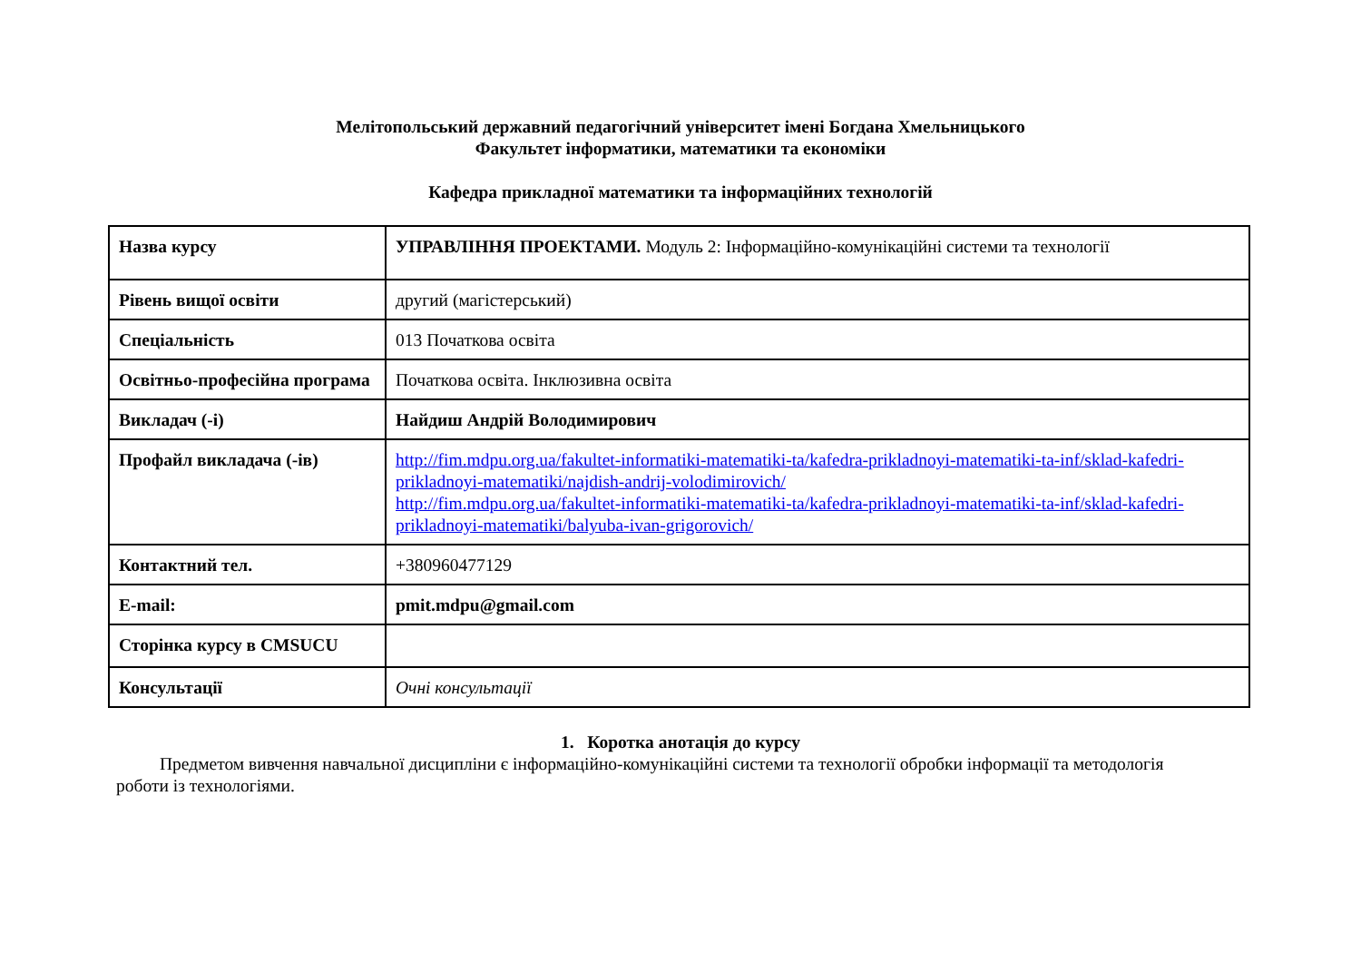Мелітопольський державний педагогічний університет імені Богдана Хмельницького
Факультет інформатики, математики та економіки
Кафедра прикладної математики та інформаційних технологій
| Назва курсу | УПРАВЛІННЯ ПРОЕКТАМИ. Модуль 2: Інформаційно-комунікаційні системи та технології |
| Рівень вищої освіти | другий (магістерський) |
| Спеціальність | 013 Початкова освіта |
| Освітньо-професійна програма | Початкова освіта. Інклюзивна освіта |
| Викладач (-і) | Найдиш Андрій Володимирович |
| Профайл викладача (-ів) | http://fim.mdpu.org.ua/fakultet-informatiki-matematiki-ta/kafedra-prikladnoyi-matematiki-ta-inf/sklad-kafedri-prikladnoyi-matematiki/najdish-andrij-volodimirovich/ http://fim.mdpu.org.ua/fakultet-informatiki-matematiki-ta/kafedra-prikladnoyi-matematiki-ta-inf/sklad-kafedri-prikladnoyi-matematiki/balyuba-ivan-grigorovich/ |
| Контактний тел. | +380960477129 |
| E-mail: | pmit.mdpu@gmail.com |
| Сторінка курсу в CMSUCU | |
| Консультації | Очні консультації |
1. Коротка анотація до курсу
Предметом вивчення навчальної дисципліни є інформаційно-комунікаційні системи та технології обробки інформації та методологія роботи із технологіями.